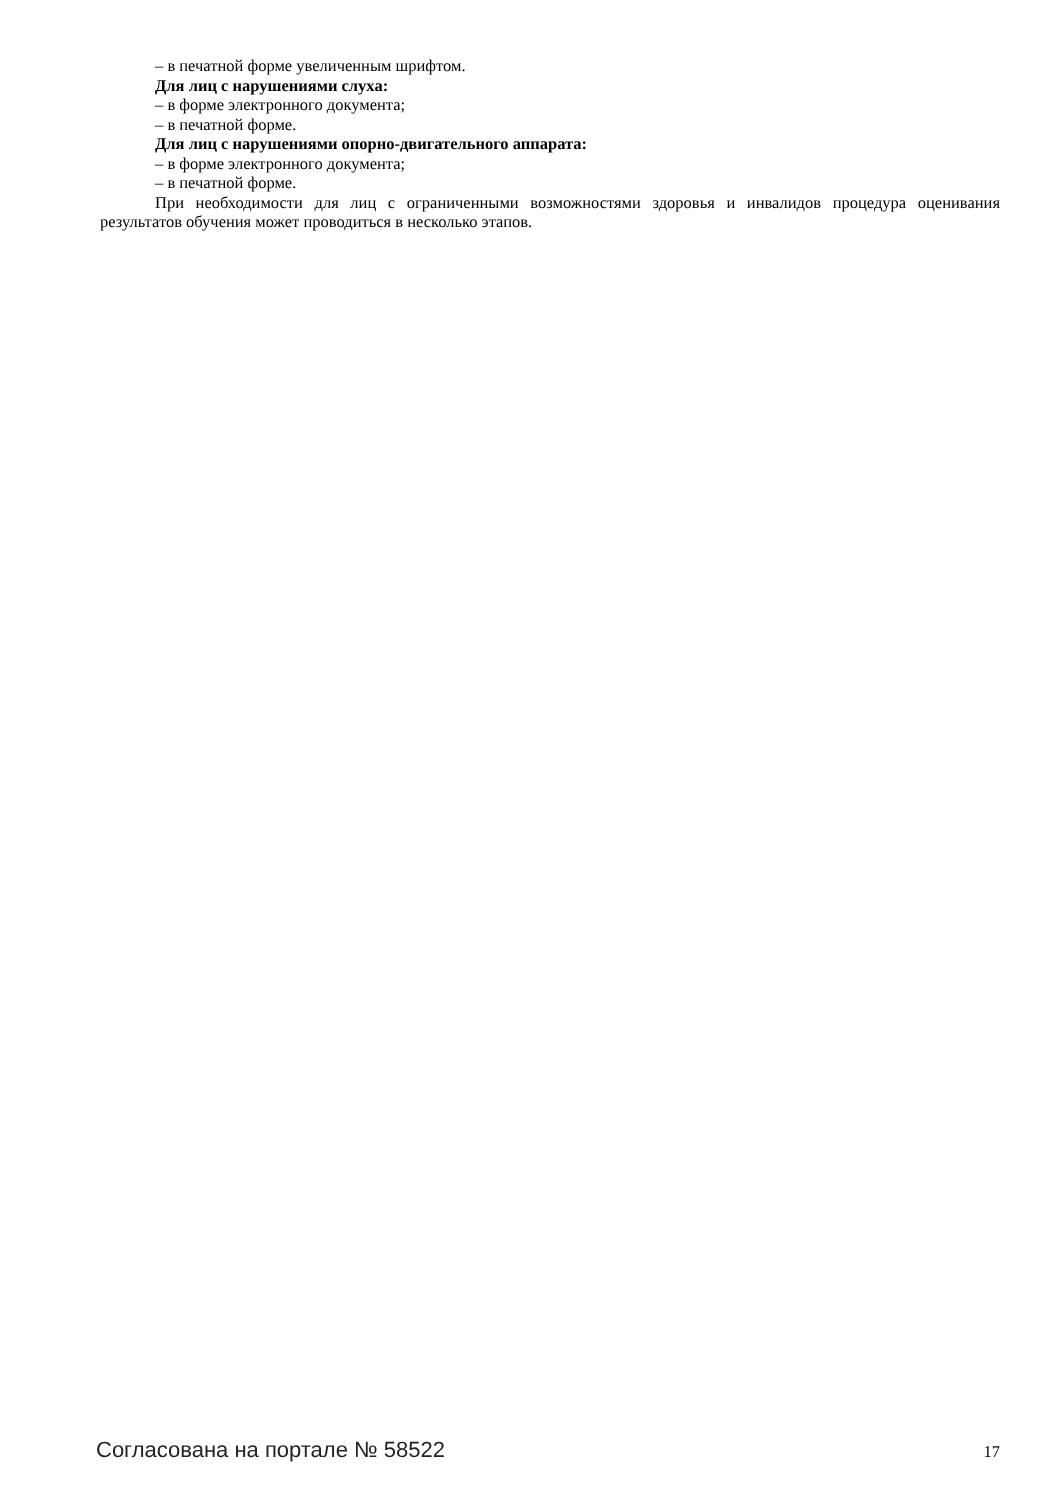– в печатной форме увеличенным шрифтом.
Для лиц с нарушениями слуха:
– в форме электронного документа;
– в печатной форме.
Для лиц с нарушениями опорно-двигательного аппарата:
– в форме электронного документа;
– в печатной форме.
При необходимости для лиц с ограниченными возможностями здоровья и инвалидов процедура оценивания результатов обучения может проводиться в несколько этапов.
Согласована на портале № 58522 17